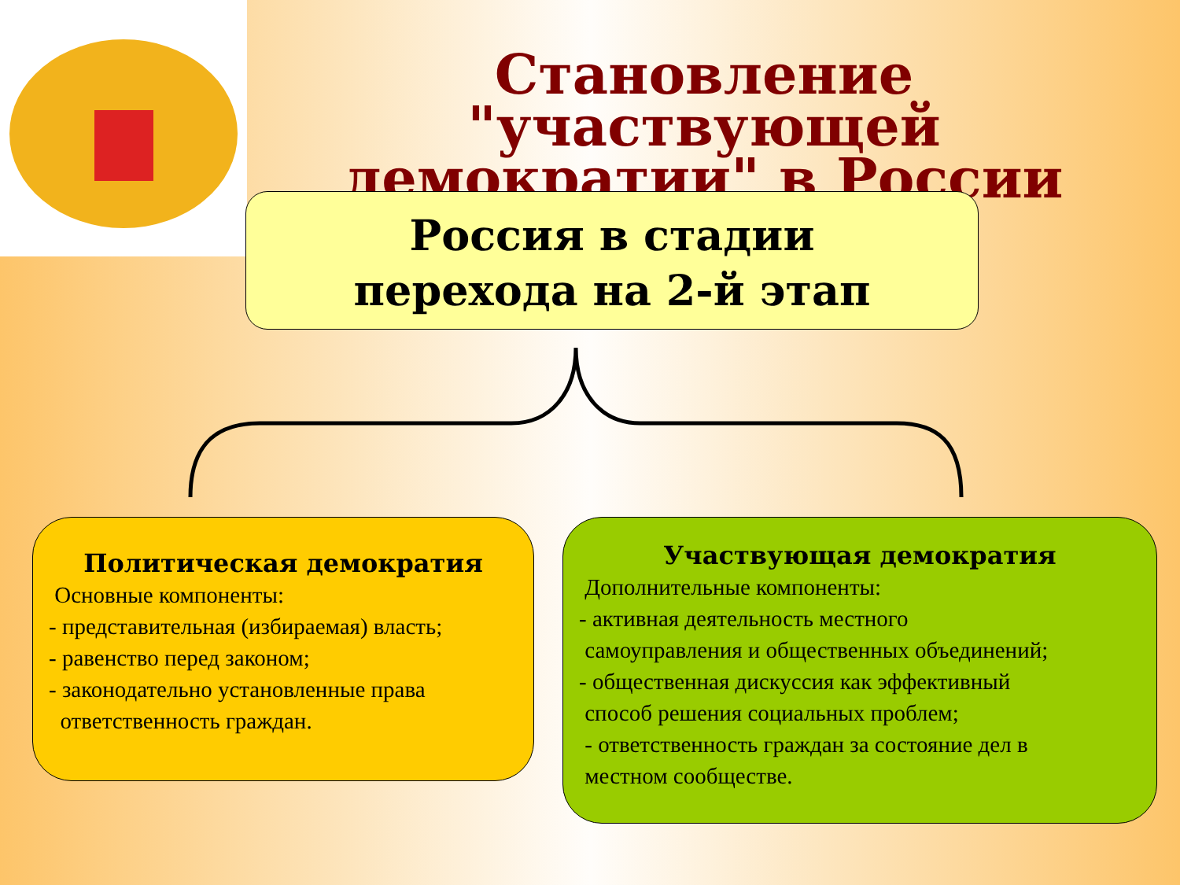Становление "участвующей демократии" в России
Россия в стадии
перехода на 2-й этап
Политическая демократия
Основные компоненты:
- представительная (избираемая) власть;
- равенство перед законом;
- законодательно установленные права
ответственность граждан.
Участвующая демократия
Дополнительные компоненты:
- активная деятельность местного
самоуправления и общественных объединений;
- общественная дискуссия как эффективный
способ решения социальных проблем;
- ответственность граждан за состояние дел в
местном сообществе.